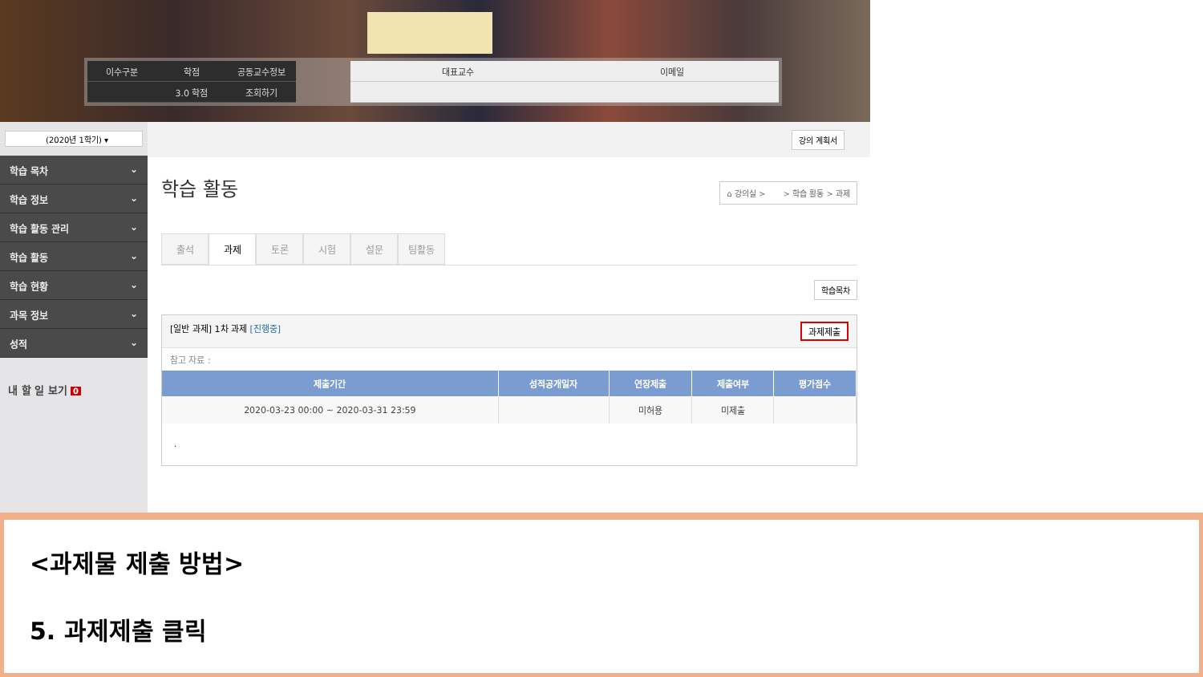이수구분 학점 공동교수정보
3.0 학점 조회하기
대표교수 이메일
(2020년 1학기) ▾
학습 목차 ⌄
학습 정보 ⌄
학습 활동 관리 ⌄
학습 활동 ⌄
학습 현황 ⌄
과목 정보 ⌄
성적 ⌄
내 할 일 보기 0
강의 계획서
학습 활동
⌂ 강의실 > > 학습 활동 > 과제
출석 과제 토론 시험 설문 팀활동
학습목차
[일반 과제] 1차 과제 [진행중] 과제제출
참고 자료 :
| 제출기간 | 성적공개일자 | 연장제출 | 제출여부 | 평가점수 |
| --- | --- | --- | --- | --- |
| 2020-03-23 00:00 ~ 2020-03-31 23:59 | | 미허용 | 미제출 | |
.
<과제물 제출 방법>
5. 과제제출 클릭